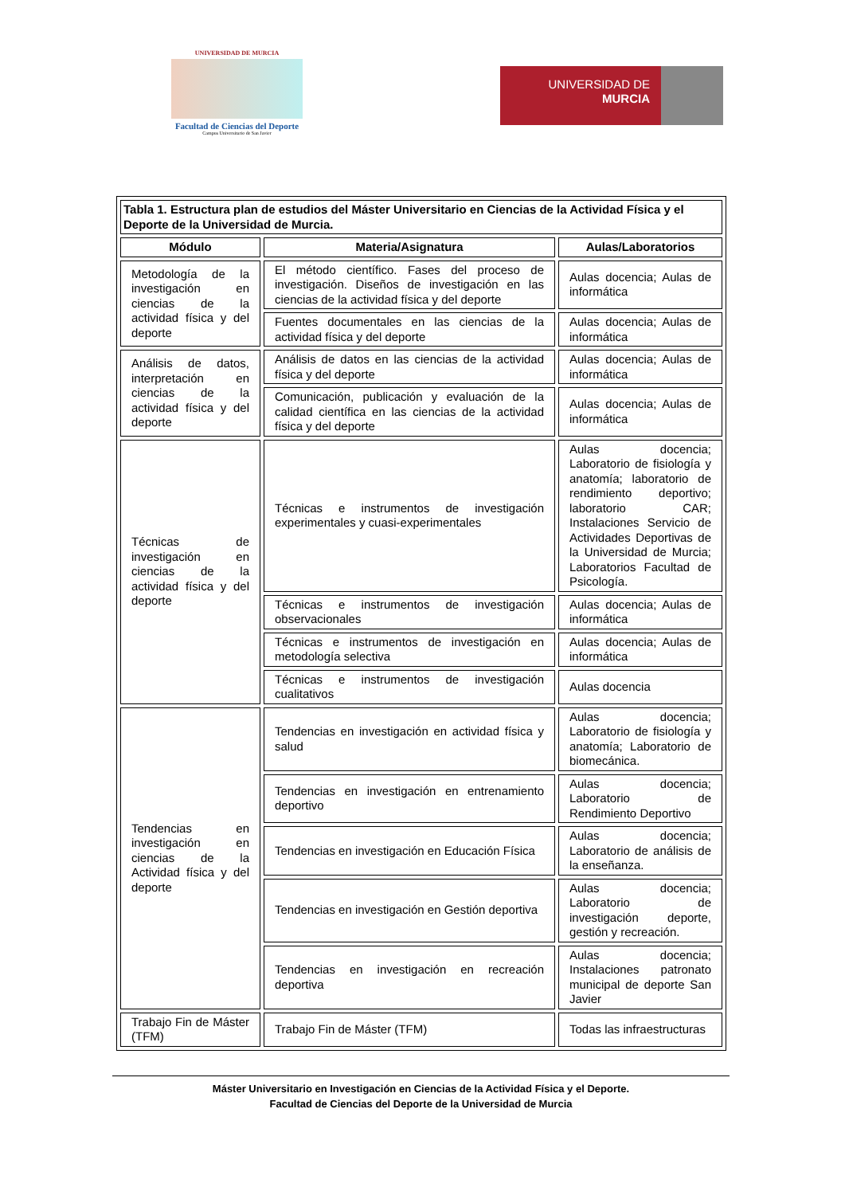UNIVERSIDAD DE MURCIA
Facultad de Ciencias del Deporte
Campus Universitario de San Javier
UNIVERSIDAD DE
MURCIA
| Tabla 1. Estructura plan de estudios del Máster Universitario en Ciencias de la Actividad Física y el Deporte de la Universidad de Murcia. | | |
| Módulo | Materia/Asignatura | Aulas/Laboratorios |
| Metodología de la investigación en ciencias de la actividad física y del deporte | El método científico. Fases del proceso de investigación. Diseños de investigación en las ciencias de la actividad física y del deporte | Aulas docencia; Aulas de informática |
| | Fuentes documentales en las ciencias de la actividad física y del deporte | Aulas docencia; Aulas de informática |
| Análisis de datos, interpretación en ciencias de la actividad física y del deporte | Análisis de datos en las ciencias de la actividad física y del deporte | Aulas docencia; Aulas de informática |
| | Comunicación, publicación y evaluación de la calidad científica en las ciencias de la actividad física y del deporte | Aulas docencia; Aulas de informática |
| Técnicas de investigación en ciencias de la actividad física y del deporte | Técnicas e instrumentos de investigación experimentales y cuasi-experimentales | Aulas docencia; Laboratorio de fisiología y anatomía; laboratorio de rendimiento deportivo; laboratorio CAR; Instalaciones Servicio de Actividades Deportivas de la Universidad de Murcia; Laboratorios Facultad de Psicología. |
| | Técnicas e instrumentos de investigación observacionales | Aulas docencia; Aulas de informática |
| | Técnicas e instrumentos de investigación en metodología selectiva | Aulas docencia; Aulas de informática |
| | Técnicas e instrumentos de investigación cualitativos | Aulas docencia |
| Tendencias en investigación en ciencias de la Actividad física y del deporte | Tendencias en investigación en actividad física y salud | Aulas docencia; Laboratorio de fisiología y anatomía; Laboratorio de biomecánica. |
| | Tendencias en investigación en entrenamiento deportivo | Aulas docencia; Laboratorio de Rendimiento Deportivo |
| | Tendencias en investigación en Educación Física | Aulas docencia; Laboratorio de análisis de la enseñanza. |
| | Tendencias en investigación en Gestión deportiva | Aulas docencia; Laboratorio de investigación deporte, gestión y recreación. |
| | Tendencias en investigación en recreación deportiva | Aulas docencia; Instalaciones patronato municipal de deporte San Javier |
| Trabajo Fin de Máster (TFM) | Trabajo Fin de Máster (TFM) | Todas las infraestructuras |
Máster Universitario en Investigación en Ciencias de la Actividad Física y el Deporte.
Facultad de Ciencias del Deporte de la Universidad de Murcia